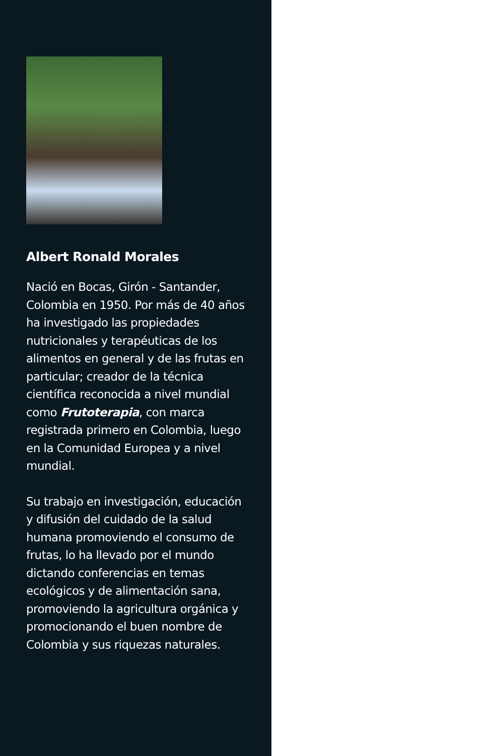Albert Ronald Morales
Nació en Bocas, Girón - Santander, Colombia en 1950. Por más de 40 años ha investigado las propiedades nutricionales y terapéuticas de los alimentos en general y de las frutas en particular; creador de la técnica científica reconocida a nivel mundial como Frutoterapia, con marca registrada primero en Colombia, luego en la Comunidad Europea y a nivel mundial.
Su trabajo en investigación, educación y difusión del cuidado de la salud humana promoviendo el consumo de frutas, lo ha llevado por el mundo dictando conferencias en temas ecológicos y de alimentación sana, promoviendo la agricultura orgánica y promocionando el buen nombre de Colombia y sus riquezas naturales.